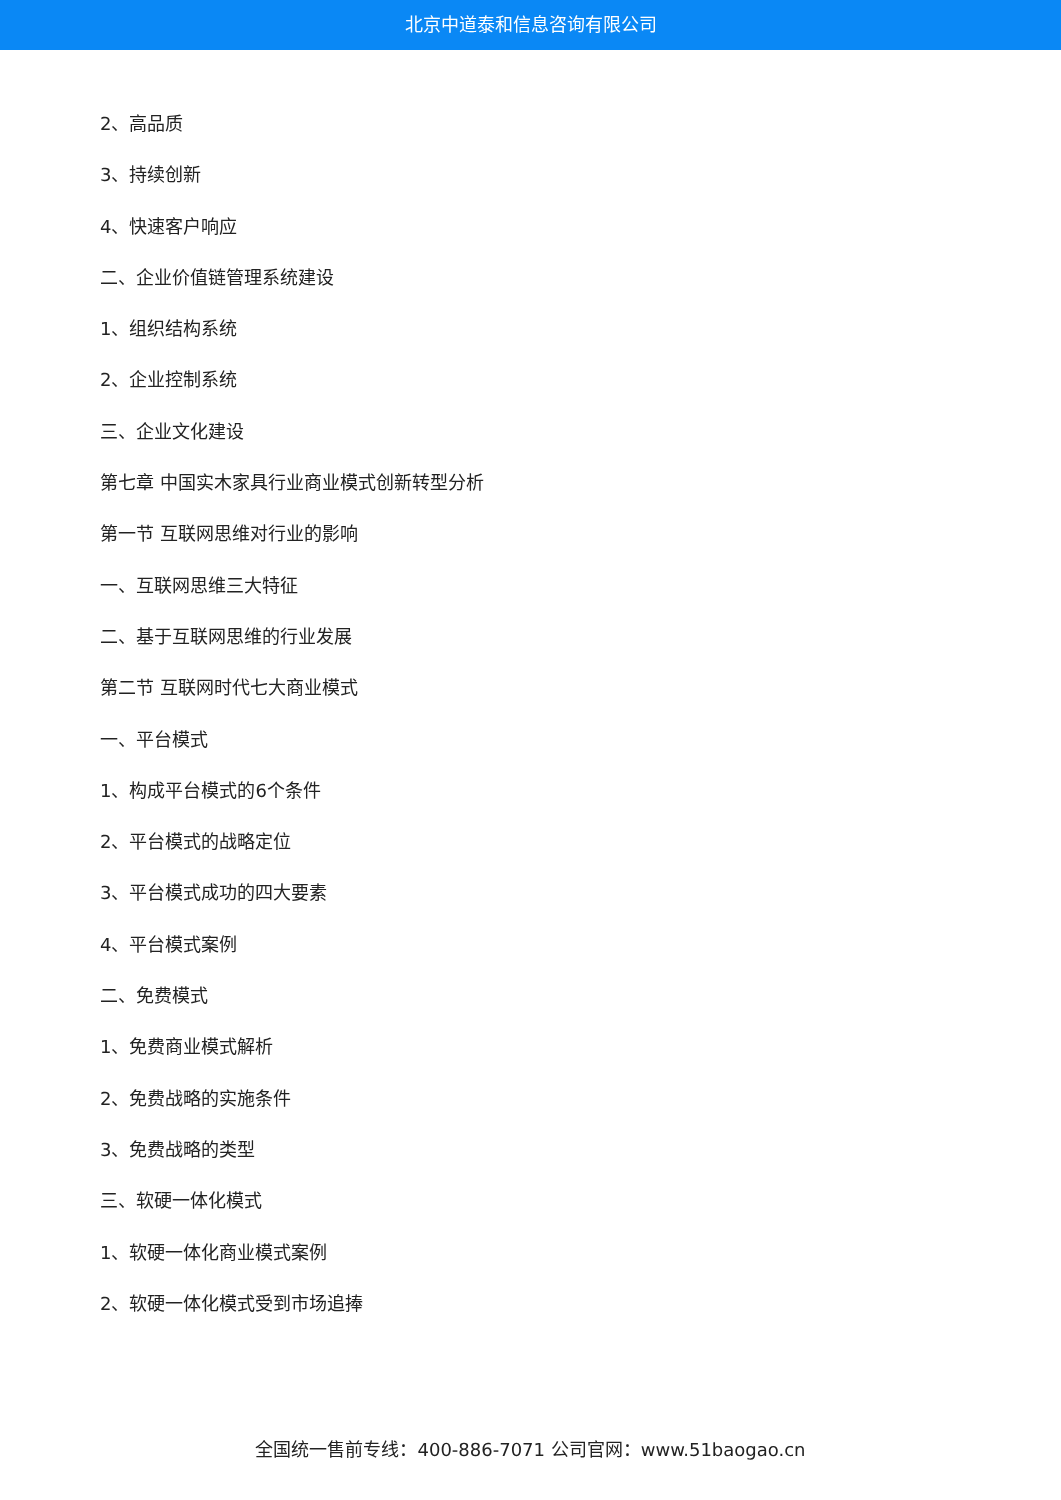北京中道泰和信息咨询有限公司
2、高品质
3、持续创新
4、快速客户响应
二、企业价值链管理系统建设
1、组织结构系统
2、企业控制系统
三、企业文化建设
第七章 中国实木家具行业商业模式创新转型分析
第一节 互联网思维对行业的影响
一、互联网思维三大特征
二、基于互联网思维的行业发展
第二节 互联网时代七大商业模式
一、平台模式
1、构成平台模式的6个条件
2、平台模式的战略定位
3、平台模式成功的四大要素
4、平台模式案例
二、免费模式
1、免费商业模式解析
2、免费战略的实施条件
3、免费战略的类型
三、软硬一体化模式
1、软硬一体化商业模式案例
2、软硬一体化模式受到市场追捧
全国统一售前专线：400-886-7071 公司官网：www.51baogao.cn